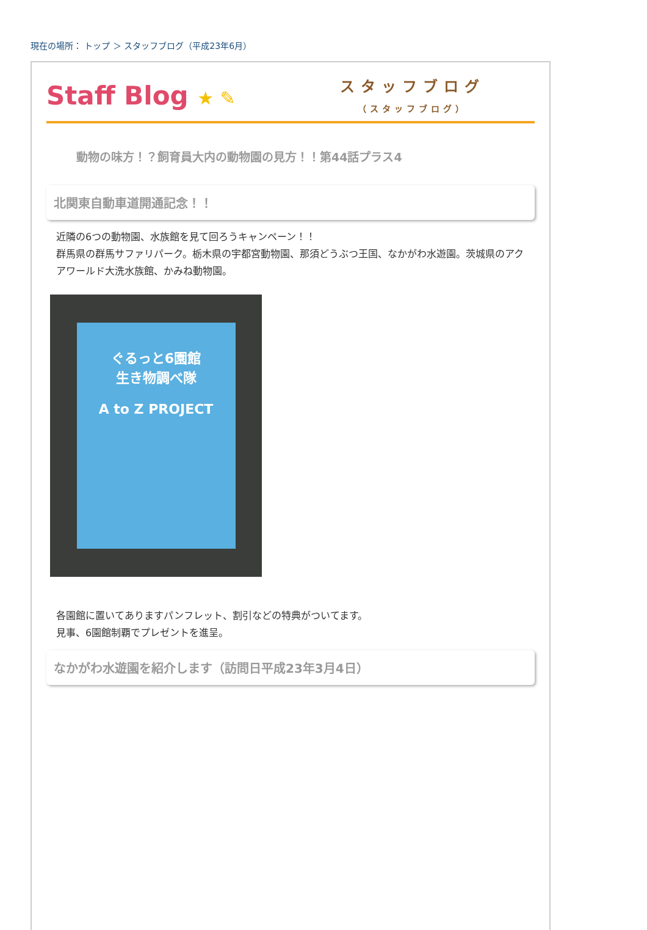現在の場所： トップ ＞ スタッフブログ（平成23年6月）
Staff Blog ★ ✎
スタッフブログ
（スタッフブログ）
動物の味方！？飼育員大内の動物園の見方！！第44話プラス4
北関東自動車道開通記念！！
近隣の6つの動物園、水族館を見て回ろうキャンペーン！！
群馬県の群馬サファリパーク。栃木県の宇都宮動物園、那須どうぶつ王国、なかがわ水遊園。茨城県のアクアワールド大洗水族館、かみね動物園。
ぐるっと6園館
生き物調べ隊
A to Z PROJECT
各園館に置いてありますパンフレット、割引などの特典がついてます。
見事、6園館制覇でプレゼントを進呈。
なかがわ水遊園を紹介します（訪問日平成23年3月4日）